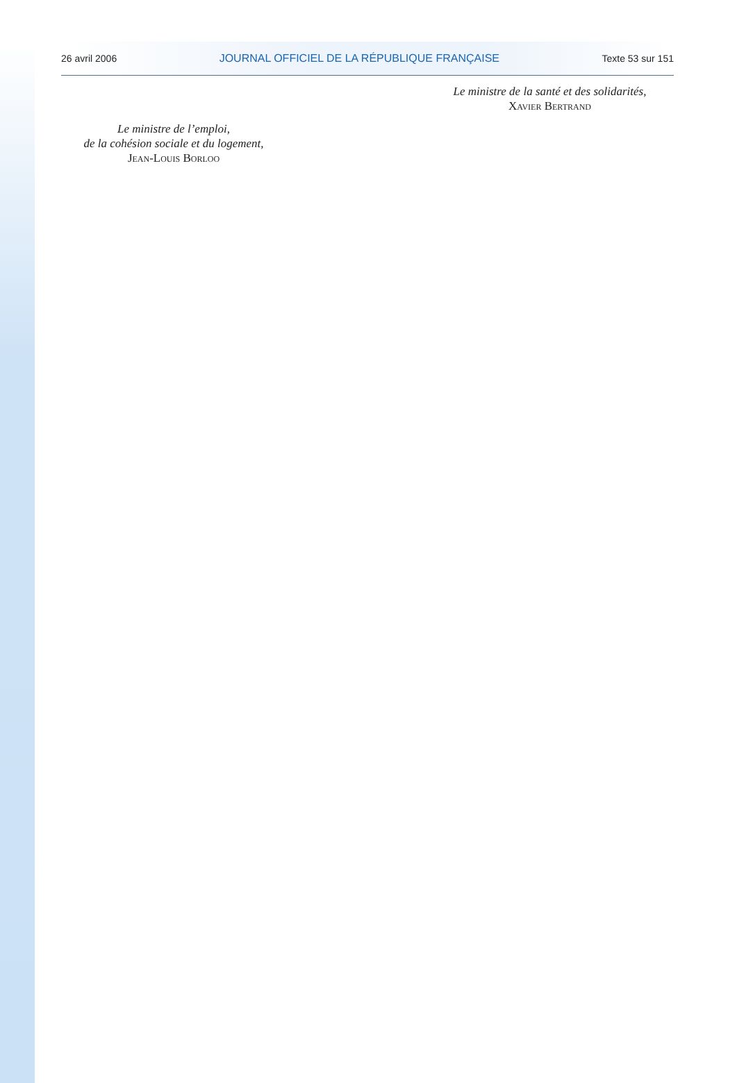26 avril 2006 JOURNAL OFFICIEL DE LA RÉPUBLIQUE FRANÇAISE Texte 53 sur 151
Le ministre de la santé et des solidarités,
Xavier Bertrand
Le ministre de l’emploi,
de la cohésion sociale et du logement,
Jean-Louis Borloo